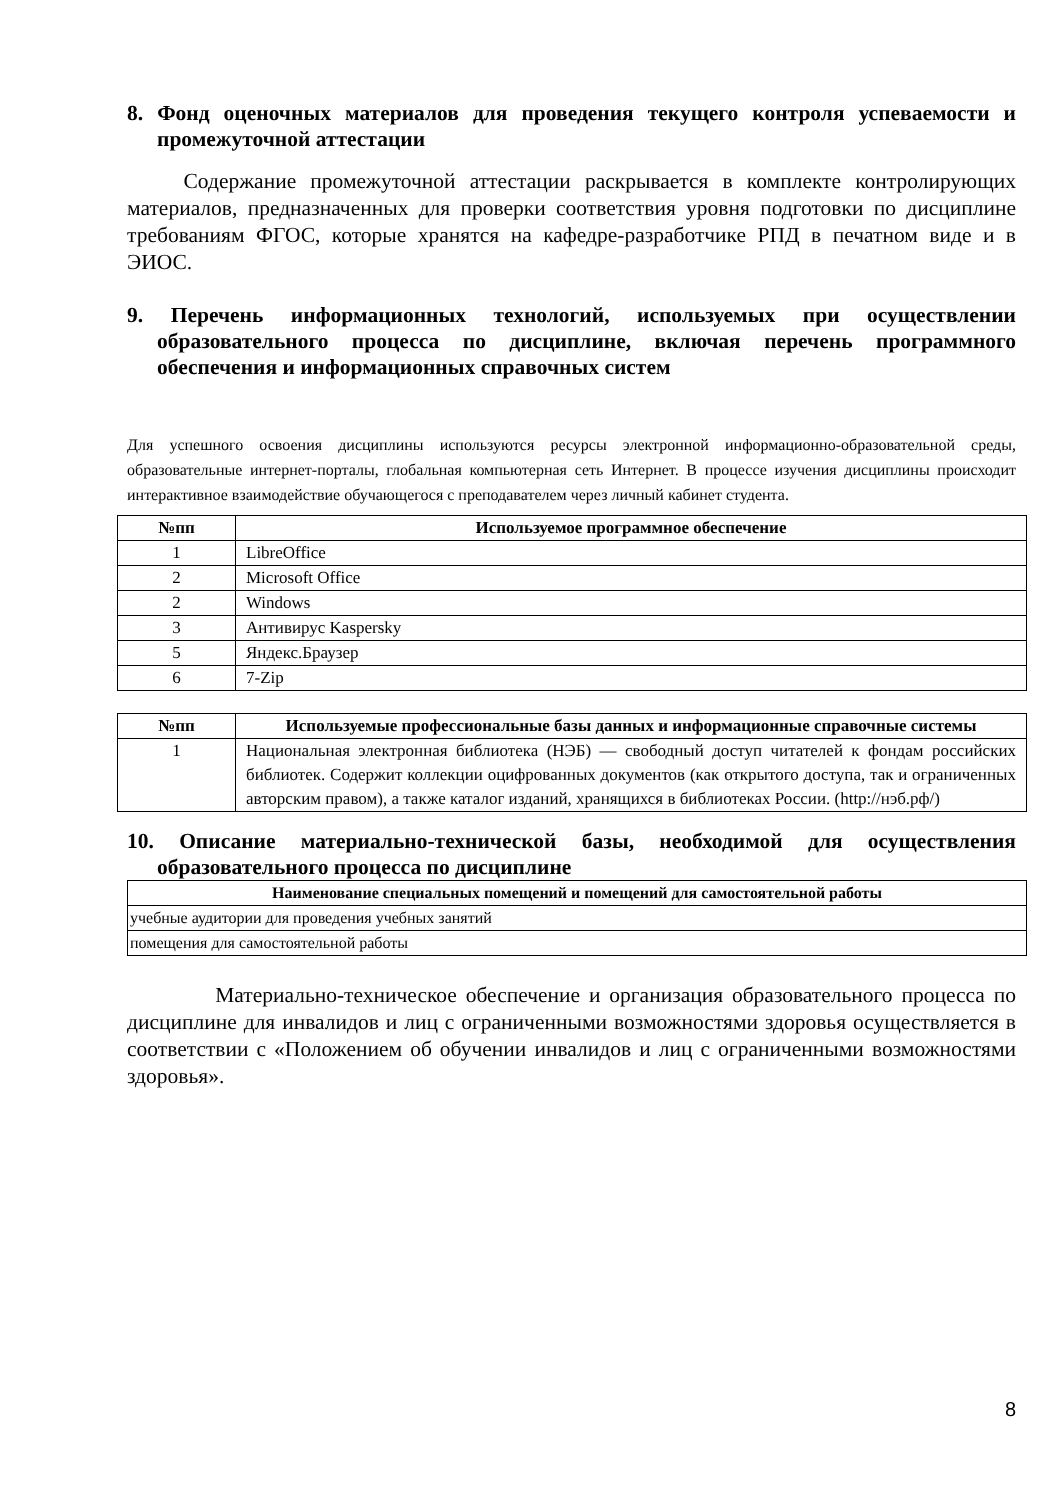8. Фонд оценочных материалов для проведения текущего контроля успеваемости и промежуточной аттестации
Содержание промежуточной аттестации раскрывается в комплекте контролирующих материалов, предназначенных для проверки соответствия уровня подготовки по дисциплине требованиям ФГОС, которые хранятся на кафедре-разработчике РПД в печатном виде и в ЭИОС.
9. Перечень информационных технологий, используемых при осуществлении образовательного процесса по дисциплине, включая перечень программного обеспечения и информационных справочных систем
Для успешного освоения дисциплины используются ресурсы электронной информационно-образовательной среды, образовательные интернет-порталы, глобальная компьютерная сеть Интернет. В процессе изучения дисциплины происходит интерактивное взаимодействие обучающегося с преподавателем через личный кабинет студента.
| №пп | Используемое программное обеспечение |
| --- | --- |
| 1 | LibreOffice |
| 2 | Microsoft Office |
| 2 | Windows |
| 3 | Антивирус Kaspersky |
| 5 | Яндекс.Браузер |
| 6 | 7-Zip |
| №пп | Используемые профессиональные базы данных и информационные справочные системы |
| --- | --- |
| 1 | Национальная электронная библиотека (НЭБ) — свободный доступ читателей к фондам российских библиотек. Содержит коллекции оцифрованных документов (как открытого доступа, так и ограниченных авторским правом), а также каталог изданий, хранящихся в библиотеках России. (http://нэб.рф/) |
10. Описание материально-технической базы, необходимой для осуществления образовательного процесса по дисциплине
| Наименование специальных помещений и помещений для самостоятельной работы |
| --- |
| учебные аудитории для проведения учебных занятий |
| помещения для самостоятельной работы |
Материально-техническое обеспечение и организация образовательного процесса по дисциплине для инвалидов и лиц с ограниченными возможностями здоровья осуществляется в соответствии с «Положением об обучении инвалидов и лиц с ограниченными возможностями здоровья».
8